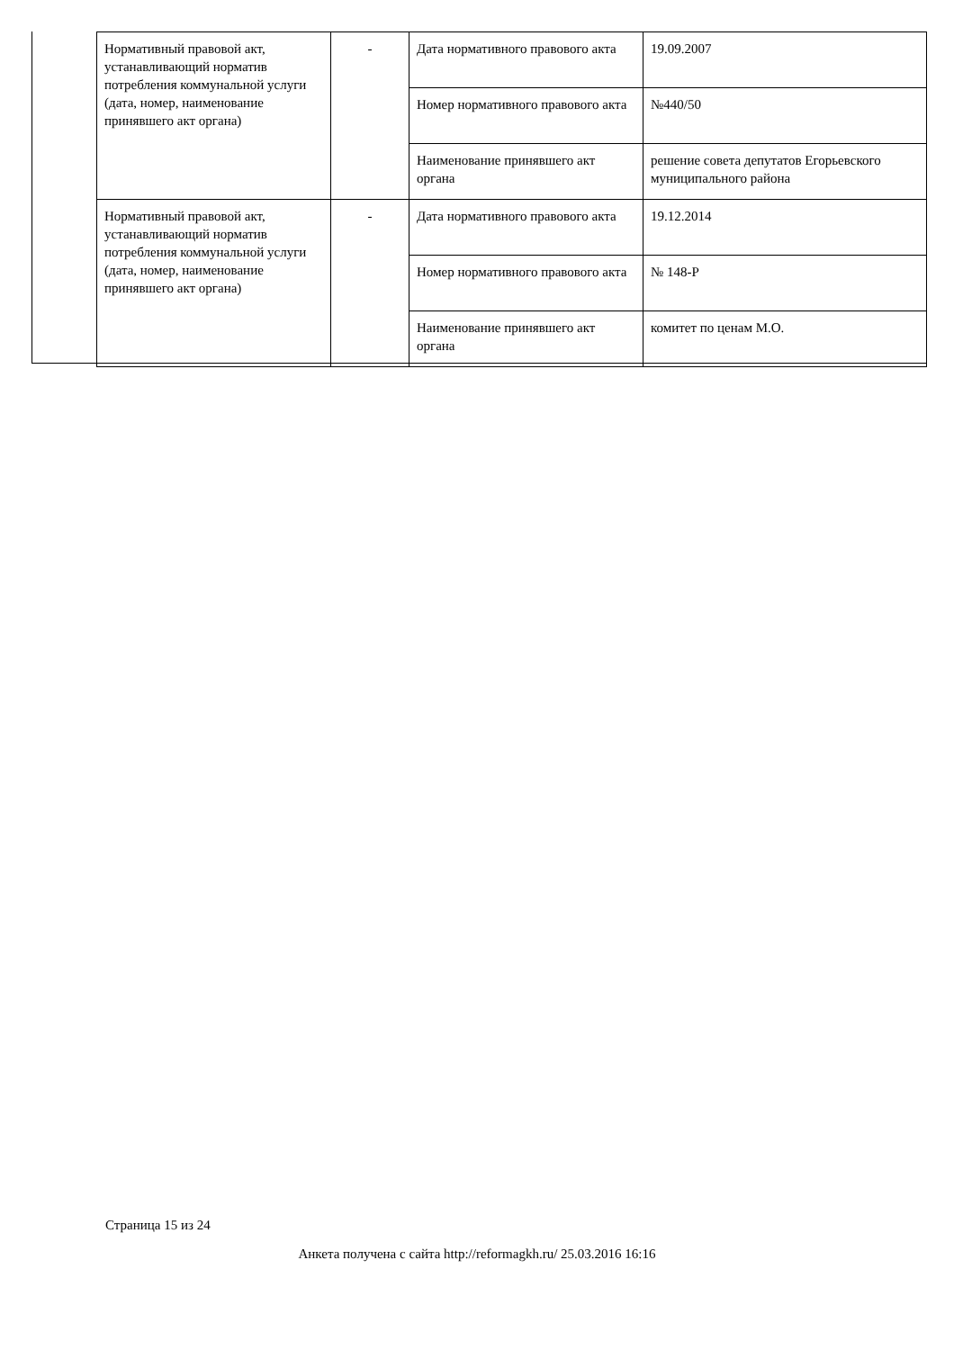| Нормативный правовой акт, устанавливающий норматив потребления коммунальной услуги (дата, номер, наименование принявшего акт органа) | - | Дата нормативного правового акта | 19.09.2007 |
| | | Номер нормативного правового акта | №440/50 |
| | | Наименование принявшего акт органа | решение совета депутатов Егорьевского муниципального района |
| Нормативный правовой акт, устанавливающий норматив потребления коммунальной услуги (дата, номер, наименование принявшего акт органа) | - | Дата нормативного правового акта | 19.12.2014 |
| | | Номер нормативного правового акта | № 148-Р |
| | | Наименование принявшего акт органа | комитет по ценам М.О. |
Страница 15 из 24
Анкета получена с сайта http://reformagkh.ru/ 25.03.2016 16:16